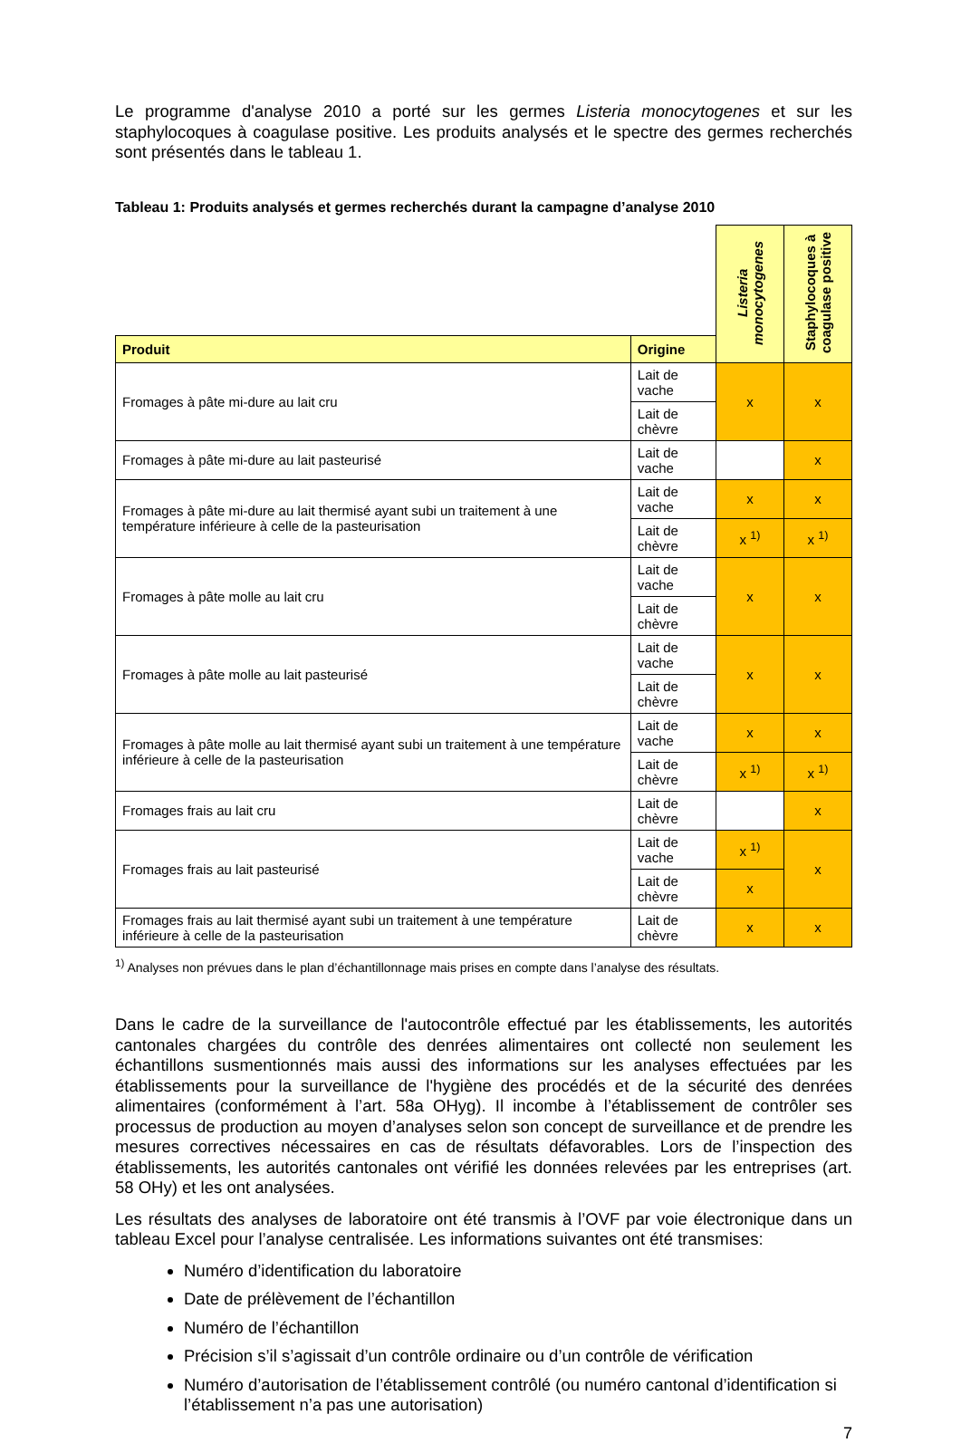Le programme d'analyse 2010 a porté sur les germes Listeria monocytogenes et sur les staphylocoques à coagulase positive. Les produits analysés et le spectre des germes recherchés sont présentés dans le tableau 1.
Tableau 1: Produits analysés et germes recherchés durant la campagne d’analyse 2010
| | | Listeria monocytogenes | Staphylocoques à coagulase positive |
| Produit | Origine | | |
| Fromages à pâte mi-dure au lait cru | Lait de vache | x | x |
| | Lait de chèvre | | |
| Fromages à pâte mi-dure au lait pasteurisé | Lait de vache | | x |
| Fromages à pâte mi-dure au lait thermisé ayant subi un traitement à une température inférieure à celle de la pasteurisation | Lait de vache | x | x |
| | Lait de chèvre | x <sup>1)</sup> | x <sup>1)</sup> |
| Fromages à pâte molle au lait cru | Lait de vache | x | x |
| | Lait de chèvre | | |
| Fromages à pâte molle au lait pasteurisé | Lait de vache | x | x |
| | Lait de chèvre | | |
| Fromages à pâte molle au lait thermisé ayant subi un traitement à une température inférieure à celle de la pasteurisation | Lait de vache | x | x |
| | Lait de chèvre | x <sup>1)</sup> | x <sup>1)</sup> |
| Fromages frais au lait cru | Lait de chèvre | | x |
| Fromages frais au lait pasteurisé | Lait de vache | x <sup>1)</sup> | x |
| | Lait de chèvre | x | |
| Fromages frais au lait thermisé ayant subi un traitement à une température inférieure à celle de la pasteurisation | Lait de chèvre | x | x |
<sup>1)</sup> Analyses non prévues dans le plan d’échantillonnage mais prises en compte dans l’analyse des résultats.
Dans le cadre de la surveillance de l'autocontrôle effectué par les établissements, les autorités cantonales chargées du contrôle des denrées alimentaires ont collecté non seulement les échantillons susmentionnés mais aussi des informations sur les analyses effectuées par les établissements pour la surveillance de l'hygiène des procédés et de la sécurité des denrées alimentaires (conformément à l’art. 58a OHyg). Il incombe à l’établissement de contrôler ses processus de production au moyen d’analyses selon son concept de surveillance et de prendre les mesures correctives nécessaires en cas de résultats défavorables. Lors de l’inspection des établissements, les autorités cantonales ont vérifié les données relevées par les entreprises (art. 58 OHy) et les ont analysées.
Les résultats des analyses de laboratoire ont été transmis à l’OVF par voie électronique dans un tableau Excel pour l’analyse centralisée. Les informations suivantes ont été transmises:
Numéro d’identification du laboratoire
Date de prélèvement de l’échantillon
Numéro de l’échantillon
Précision s’il s’agissait d’un contrôle ordinaire ou d’un contrôle de vérification
Numéro d’autorisation de l’établissement contrôlé (ou numéro cantonal d’identification si l’établissement n’a pas une autorisation)
7